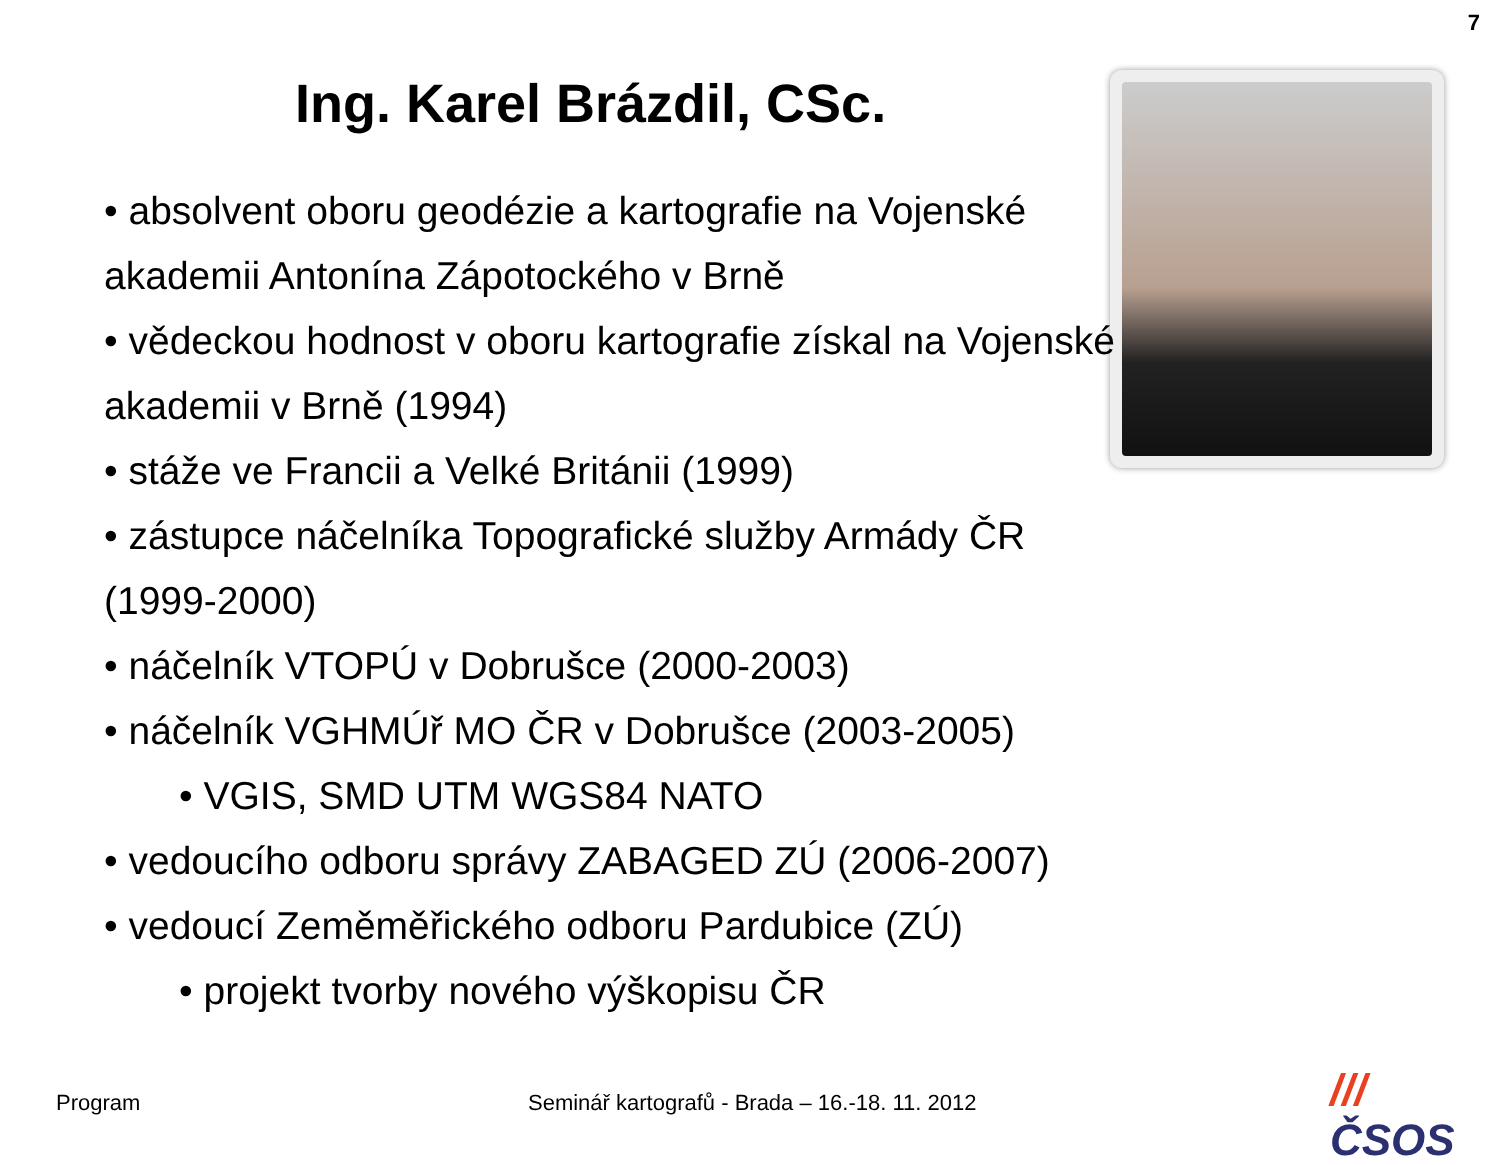7
Ing. Karel Brázdil, CSc.
• absolvent oboru geodézie a kartografie na Vojenské akademii Antonína Zápotockého v Brně
• vědeckou hodnost v oboru kartografie získal na Vojenské akademii v Brně (1994)
• stáže ve Francii a Velké Británii (1999)
• zástupce náčelníka Topografické služby Armády ČR (1999-2000)
• náčelník VTOPÚ v Dobrušce (2000-2003)
• náčelník VGHMÚř MO ČR v Dobrušce (2003-2005)
• VGIS, SMD UTM WGS84 NATO
• vedoucího odboru správy ZABAGED ZÚ (2006-2007)
• vedoucí Zeměměřického odboru Pardubice (ZÚ)
• projekt tvorby nového výškopisu ČR
Program
Seminář kartografů - Brada – 16.-18. 11. 2012
/// ČSOS